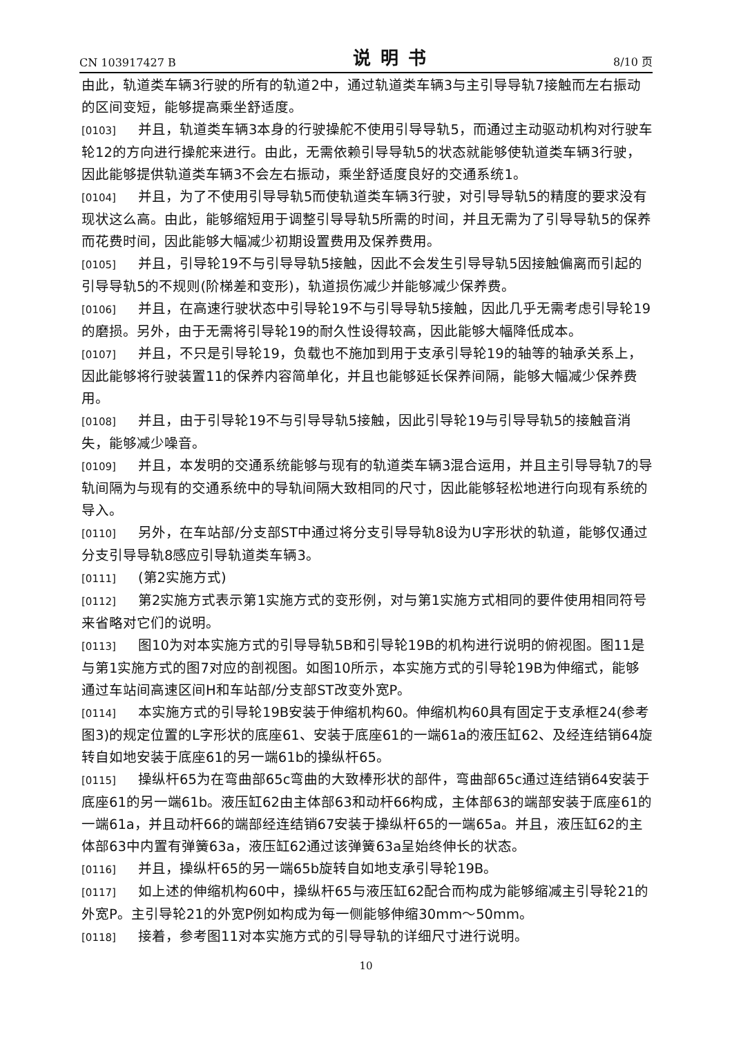CN 103917427 B 说明书 8/10 页
由此，轨道类车辆3行驶的所有的轨道2中，通过轨道类车辆3与主引导导轨7接触而左右振动的区间变短，能够提高乘坐舒适度。
[0103] 并且，轨道类车辆3本身的行驶操舵不使用引导导轨5，而通过主动驱动机构对行驶车轮12的方向进行操舵来进行。由此，无需依赖引导导轨5的状态就能够使轨道类车辆3行驶，因此能够提供轨道类车辆3不会左右振动，乘坐舒适度良好的交通系统1。
[0104] 并且，为了不使用引导导轨5而使轨道类车辆3行驶，对引导导轨5的精度的要求没有现状这么高。由此，能够缩短用于调整引导导轨5所需的时间，并且无需为了引导导轨5的保养而花费时间，因此能够大幅减少初期设置费用及保养费用。
[0105] 并且，引导轮19不与引导导轨5接触，因此不会发生引导导轨5因接触偏离而引起的引导导轨5的不规则(阶梯差和变形)，轨道损伤减少并能够减少保养费。
[0106] 并且，在高速行驶状态中引导轮19不与引导导轨5接触，因此几乎无需考虑引导轮19的磨损。另外，由于无需将引导轮19的耐久性设得较高，因此能够大幅降低成本。
[0107] 并且，不只是引导轮19，负载也不施加到用于支承引导轮19的轴等的轴承关系上，因此能够将行驶装置11的保养内容简单化，并且也能够延长保养间隔，能够大幅减少保养费用。
[0108] 并且，由于引导轮19不与引导导轨5接触，因此引导轮19与引导导轨5的接触音消失，能够减少噪音。
[0109] 并且，本发明的交通系统能够与现有的轨道类车辆3混合运用，并且主引导导轨7的导轨间隔为与现有的交通系统中的导轨间隔大致相同的尺寸，因此能够轻松地进行向现有系统的导入。
[0110] 另外，在车站部/分支部ST中通过将分支引导导轨8设为U字形状的轨道，能够仅通过分支引导导轨8感应引导轨道类车辆3。
[0111] (第2实施方式)
[0112] 第2实施方式表示第1实施方式的变形例，对与第1实施方式相同的要件使用相同符号来省略对它们的说明。
[0113] 图10为对本实施方式的引导导轨5B和引导轮19B的机构进行说明的俯视图。图11是与第1实施方式的图7对应的剖视图。如图10所示，本实施方式的引导轮19B为伸缩式，能够通过车站间高速区间H和车站部/分支部ST改变外宽P。
[0114] 本实施方式的引导轮19B安装于伸缩机构60。伸缩机构60具有固定于支承框24(参考图3)的规定位置的L字形状的底座61、安装于底座61的一端61a的液压缸62、及经连结销64旋转自如地安装于底座61的另一端61b的操纵杆65。
[0115] 操纵杆65为在弯曲部65c弯曲的大致棒形状的部件，弯曲部65c通过连结销64安装于底座61的另一端61b。液压缸62由主体部63和动杆66构成，主体部63的端部安装于底座61的一端61a，并且动杆66的端部经连结销67安装于操纵杆65的一端65a。并且，液压缸62的主体部63中内置有弹簧63a，液压缸62通过该弹簧63a呈始终伸长的状态。
[0116] 并且，操纵杆65的另一端65b旋转自如地支承引导轮19B。
[0117] 如上述的伸缩机构60中，操纵杆65与液压缸62配合而构成为能够缩减主引导轮21的外宽P。主引导轮21的外宽P例如构成为每一侧能够伸缩30mm～50mm。
[0118] 接着，参考图11对本实施方式的引导导轨的详细尺寸进行说明。
10